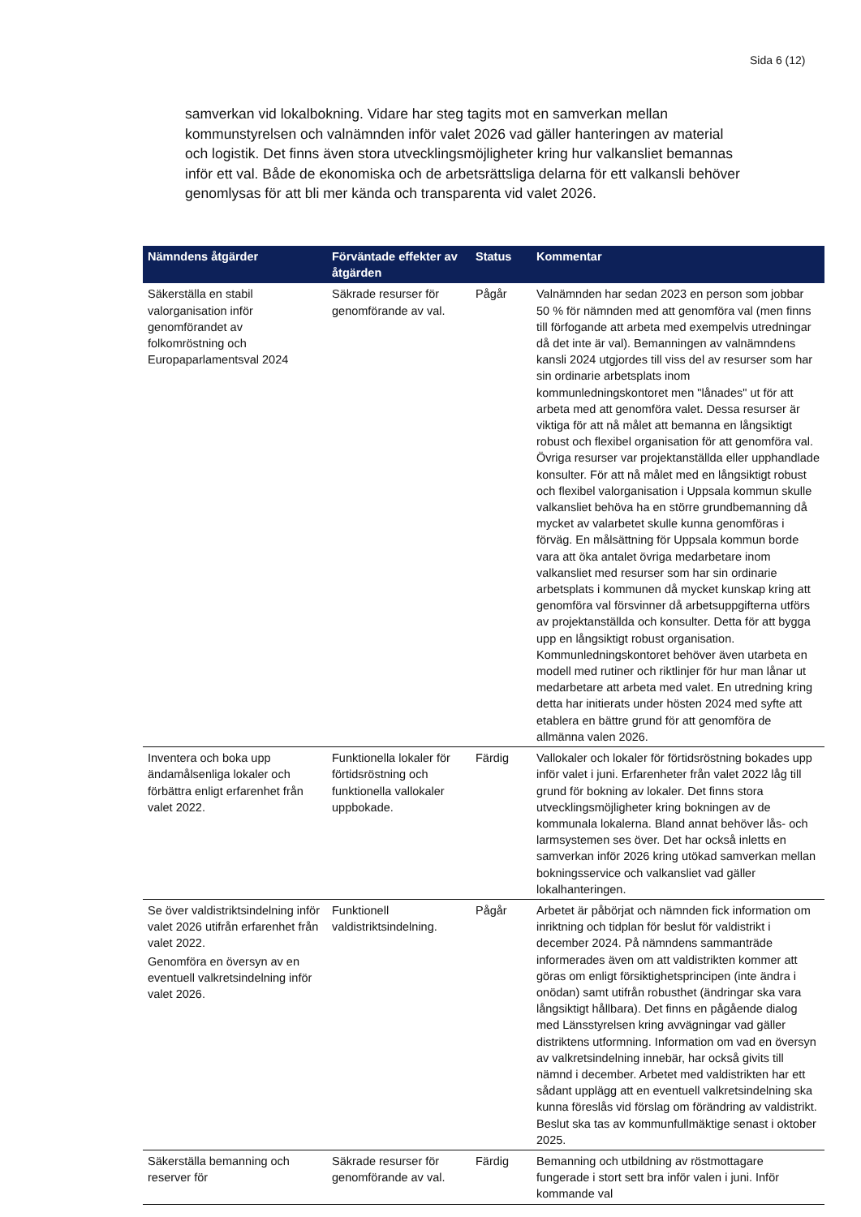Sida 6 (12)
samverkan vid lokalbokning. Vidare har steg tagits mot en samverkan mellan kommunstyrelsen och valnämnden inför valet 2026 vad gäller hanteringen av material och logistik. Det finns även stora utvecklingsmöjligheter kring hur valkansliet bemannas inför ett val. Både de ekonomiska och de arbetsrättsliga delarna för ett valkansli behöver genomlysas för att bli mer kända och transparenta vid valet 2026.
| Nämndens åtgärder | Förväntade effekter av åtgärden | Status | Kommentar |
| --- | --- | --- | --- |
| Säkerställa en stabil valorganisation inför genomförandet av folkomröstning och Europaparlamentsval 2024 | Säkrade resurser för genomförande av val. | Pågår | Valnämnden har sedan 2023 en person som jobbar 50 % för nämnden med att genomföra val (men finns till förfogande att arbeta med exempelvis utredningar då det inte är val). Bemanningen av valnämndens kansli 2024 utgjordes till viss del av resurser som har sin ordinarie arbetsplats inom kommunledningskontoret men "lånades" ut för att arbeta med att genomföra valet. Dessa resurser är viktiga för att nå målet att bemanna en långsiktigt robust och flexibel organisation för att genomföra val. Övriga resurser var projektanställda eller upphandlade konsulter. För att nå målet med en långsiktigt robust och flexibel valorganisation i Uppsala kommun skulle valkansliet behöva ha en större grundbemanning då mycket av valarbetet skulle kunna genomföras i förväg. En målsättning för Uppsala kommun borde vara att öka antalet övriga medarbetare inom valkansliet med resurser som har sin ordinarie arbetsplats i kommunen då mycket kunskap kring att genomföra val försvinner då arbetsuppgifterna utförs av projektanställda och konsulter. Detta för att bygga upp en långsiktigt robust organisation. Kommunledningskontoret behöver även utarbeta en modell med rutiner och riktlinjer för hur man lånar ut medarbetare att arbeta med valet. En utredning kring detta har initierats under hösten 2024 med syfte att etablera en bättre grund för att genomföra de allmänna valen 2026. |
| Inventera och boka upp ändamålsenliga lokaler och förbättra enligt erfarenhet från valet 2022. | Funktionella lokaler för förtidsröstning och funktionella vallokaler uppbokade. | Färdig | Vallokaler och lokaler för förtidsröstning bokades upp inför valet i juni. Erfarenheter från valet 2022 låg till grund för bokning av lokaler. Det finns stora utvecklingsmöjligheter kring bokningen av de kommunala lokalerna. Bland annat behöver lås- och larmsystemen ses över. Det har också inletts en samverkan inför 2026 kring utökad samverkan mellan bokningsservice och valkansliet vad gäller lokalhanteringen. |
| Se över valdistriktsindelning inför valet 2026 utifrån erfarenhet från valet 2022. Genomföra en översyn av en eventuell valkretsindelning inför valet 2026. | Funktionell valdistriktsindelning. | Pågår | Arbetet är påbörjat och nämnden fick information om inriktning och tidplan för beslut för valdistrikt i december 2024. På nämndens sammanträde informerades även om att valdistrikten kommer att göras om enligt försiktighetsprincipen (inte ändra i onödan) samt utifrån robusthet (ändringar ska vara långsiktigt hållbara). Det finns en pågående dialog med Länsstyrelsen kring avvägningar vad gäller distriktens utformning. Information om vad en översyn av valkretsindelning innebär, har också givits till nämnd i december. Arbetet med valdistrikten har ett sådant upplägg att en eventuell valkretsindelning ska kunna föreslås vid förslag om förändring av valdistrikt. Beslut ska tas av kommunfullmäktige senast i oktober 2025. |
| Säkerställa bemanning och reserver för | Säkrade resurser för genomförande av val. | Färdig | Bemanning och utbildning av röstmottagare fungerade i stort sett bra inför valen i juni. Inför kommande val |